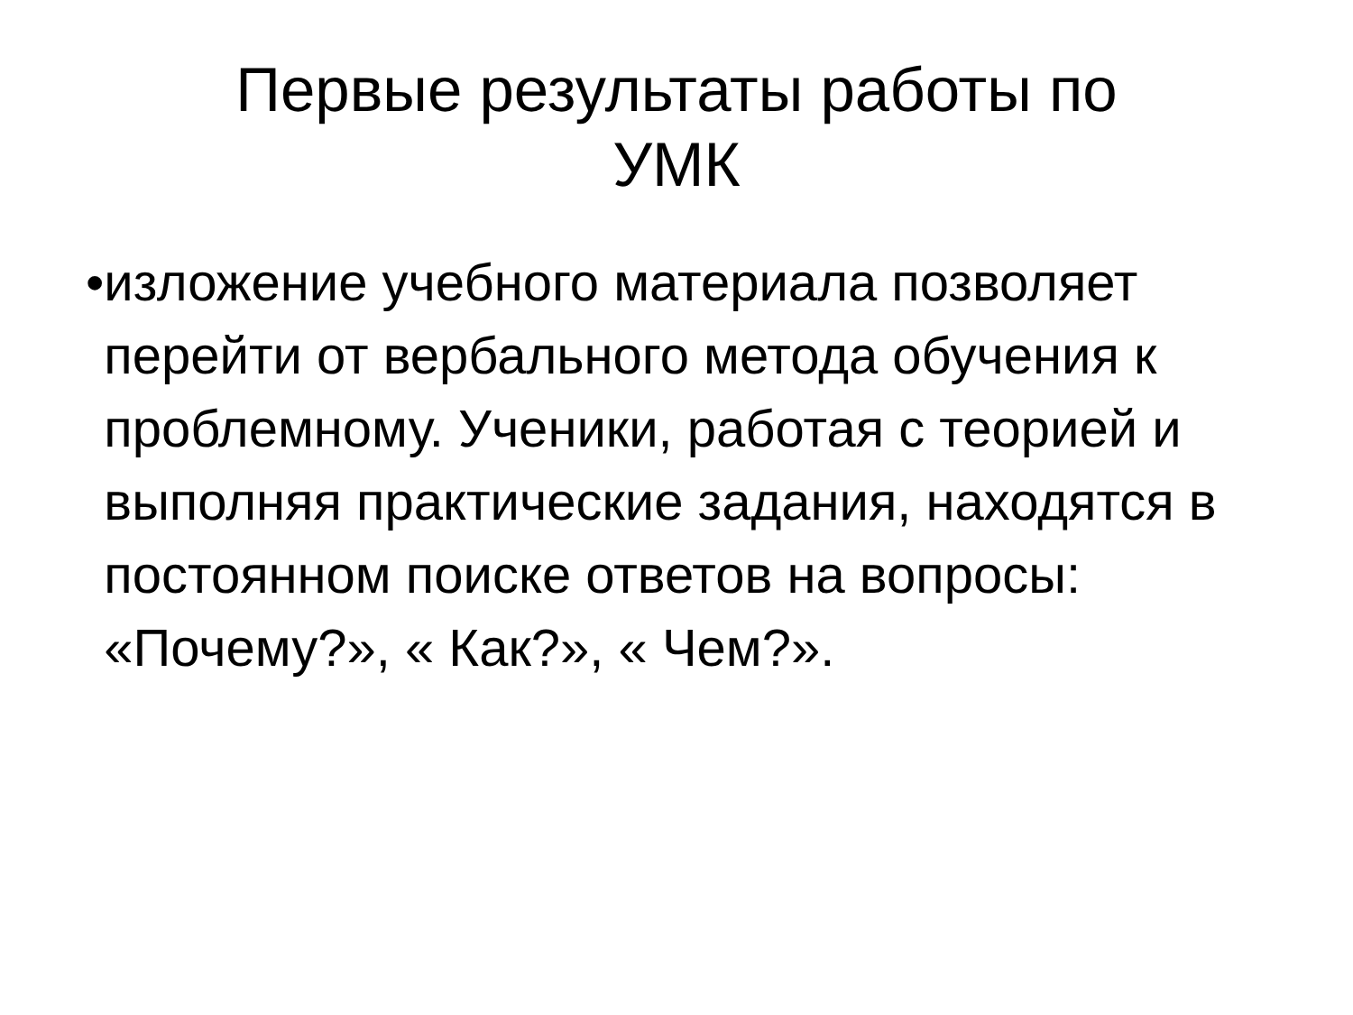Первые результаты работы по
УМК
• изложение учебного материала позволяет перейти от вербального метода обучения к проблемному. Ученики, работая с теорией и выполняя практические задания, находятся в постоянном поиске ответов на вопросы: «Почему?», « Как?», « Чем?».